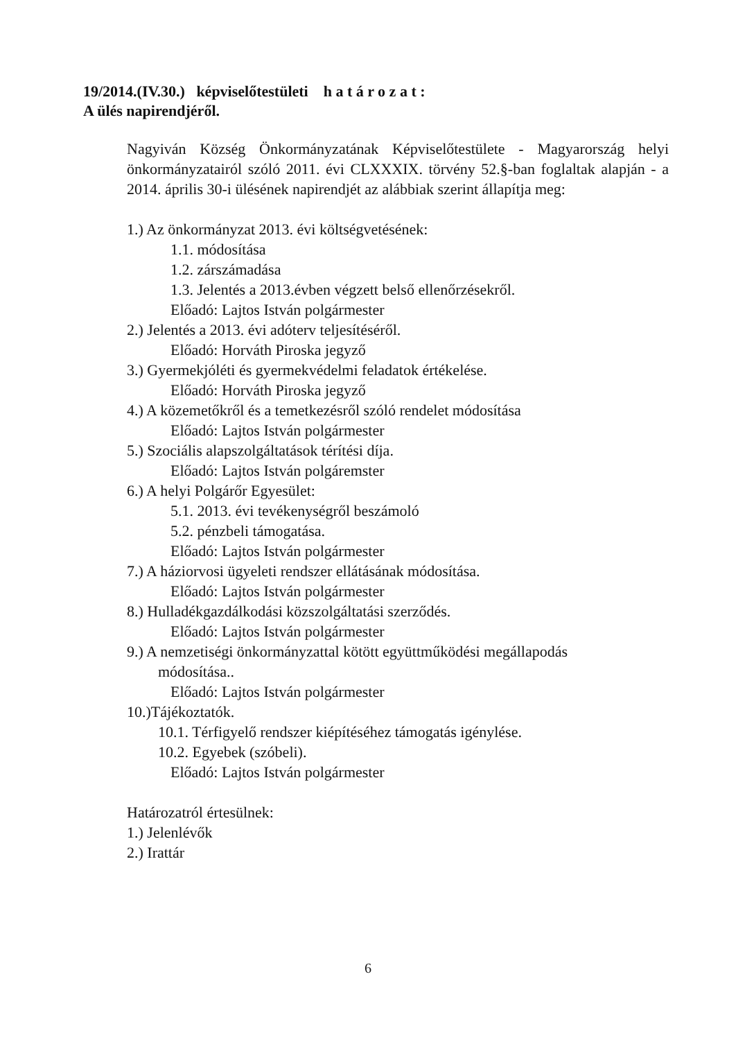19/2014.(IV.30.) képviselőtestületi h a t á r o z a t :
A ülés napirendjéről.
Nagyiván Község Önkormányzatának Képviselőtestülete - Magyarország helyi önkormányzatairól szóló 2011. évi CLXXXIX. törvény 52.§-ban foglaltak alapján - a 2014. április 30-i ülésének napirendjét az alábbiak szerint állapítja meg:
1.) Az önkormányzat 2013. évi költségvetésének:
1.1. módosítása
1.2. zárszámadása
1.3. Jelentés a 2013.évben végzett belső ellenőrzésekről.
Előadó: Lajtos István polgármester
2.) Jelentés a 2013. évi adóterv teljesítéséről.
Előadó: Horváth Piroska jegyző
3.) Gyermekjóléti és gyermekvédelmi feladatok értékelése.
Előadó: Horváth Piroska jegyző
4.) A közemetőkről és a temetkezésről szóló rendelet módosítása
Előadó: Lajtos István polgármester
5.) Szociális alapszolgáltatások térítési díja.
Előadó: Lajtos István polgáremster
6.) A helyi Polgárőr Egyesület:
5.1. 2013. évi tevékenységről beszámoló
5.2. pénzbeli támogatása.
Előadó: Lajtos István polgármester
7.) A háziorvosi ügyeleti rendszer ellátásának módosítása.
Előadó: Lajtos István polgármester
8.) Hulladékgazdálkodási közszolgáltatási szerződés.
Előadó: Lajtos István polgármester
9.) A nemzetiségi önkormányzattal kötött együttműködési megállapodás
módosítása..
Előadó: Lajtos István polgármester
10.)Tájékoztatók.
10.1. Térfigyelő rendszer kiépítéséhez támogatás igénylése.
10.2. Egyebek (szóbeli).
Előadó: Lajtos István polgármester
Határozatról értesülnek:
1.) Jelenlévők
2.) Irattár
6